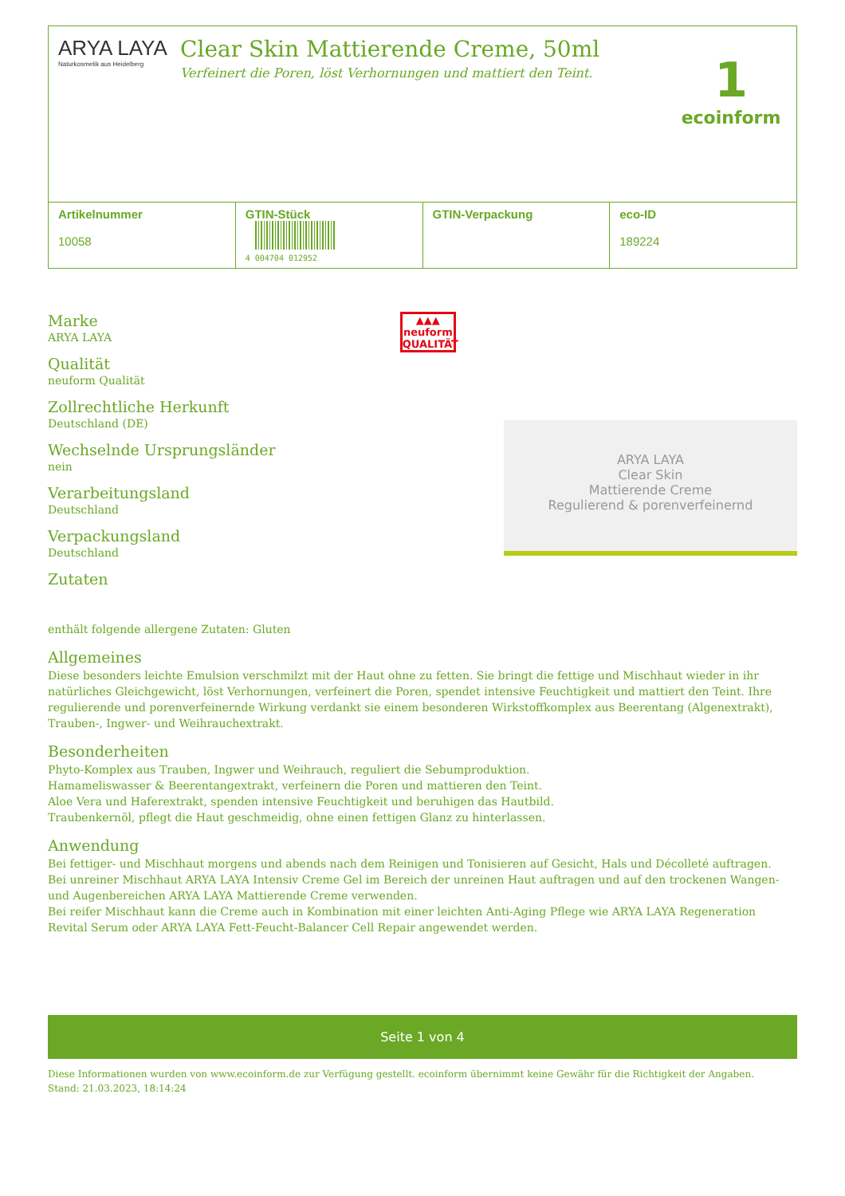ARYA LAYA
Naturkosmetik aus Heidelberg
Clear Skin Mattierende Creme, 50ml
Verfeinert die Poren, löst Verhornungen und mattiert den Teint.
1
ecoinform
| Artikelnummer 10058 | GTIN-Stück 4 004704 012952 | GTIN-Verpackung | eco-ID 189224 |
Marke
ARYA LAYA
Qualität
neuform Qualität
Zollrechtliche Herkunft
Deutschland (DE)
Wechselnde Ursprungsländer
nein
Verarbeitungsland
Deutschland
Verpackungsland
Deutschland
Zutaten
▲▲▲
neuform
QUALITÄT
ARYA LAYA
Clear Skin
Mattierende Creme
Regulierend & porenverfeinernd
enthält folgende allergene Zutaten: Gluten
Allgemeines
Diese besonders leichte Emulsion verschmilzt mit der Haut ohne zu fetten. Sie bringt die fettige und Mischhaut wieder in ihr natürliches Gleichgewicht, löst Verhornungen, verfeinert die Poren, spendet intensive Feuchtigkeit und mattiert den Teint. Ihre regulierende und porenverfeinernde Wirkung verdankt sie einem besonderen Wirkstoffkomplex aus Beerentang (Algenextrakt), Trauben-, Ingwer- und Weihrauchextrakt.
Besonderheiten
Phyto-Komplex aus Trauben, Ingwer und Weihrauch, reguliert die Sebumproduktion.
Hamameliswasser & Beerentangextrakt, verfeinern die Poren und mattieren den Teint.
Aloe Vera und Haferextrakt, spenden intensive Feuchtigkeit und beruhigen das Hautbild.
Traubenkernöl, pflegt die Haut geschmeidig, ohne einen fettigen Glanz zu hinterlassen.
Anwendung
Bei fettiger- und Mischhaut morgens und abends nach dem Reinigen und Tonisieren auf Gesicht, Hals und Décolleté auftragen.
Bei unreiner Mischhaut ARYA LAYA Intensiv Creme Gel im Bereich der unreinen Haut auftragen und auf den trockenen Wangen- und Augenbereichen ARYA LAYA Mattierende Creme verwenden.
Bei reifer Mischhaut kann die Creme auch in Kombination mit einer leichten Anti-Aging Pflege wie ARYA LAYA Regeneration Revital Serum oder ARYA LAYA Fett-Feucht-Balancer Cell Repair angewendet werden.
Seite 1 von 4
Diese Informationen wurden von www.ecoinform.de zur Verfügung gestellt. ecoinform übernimmt keine Gewähr für die Richtigkeit der Angaben.
Stand: 21.03.2023, 18:14:24